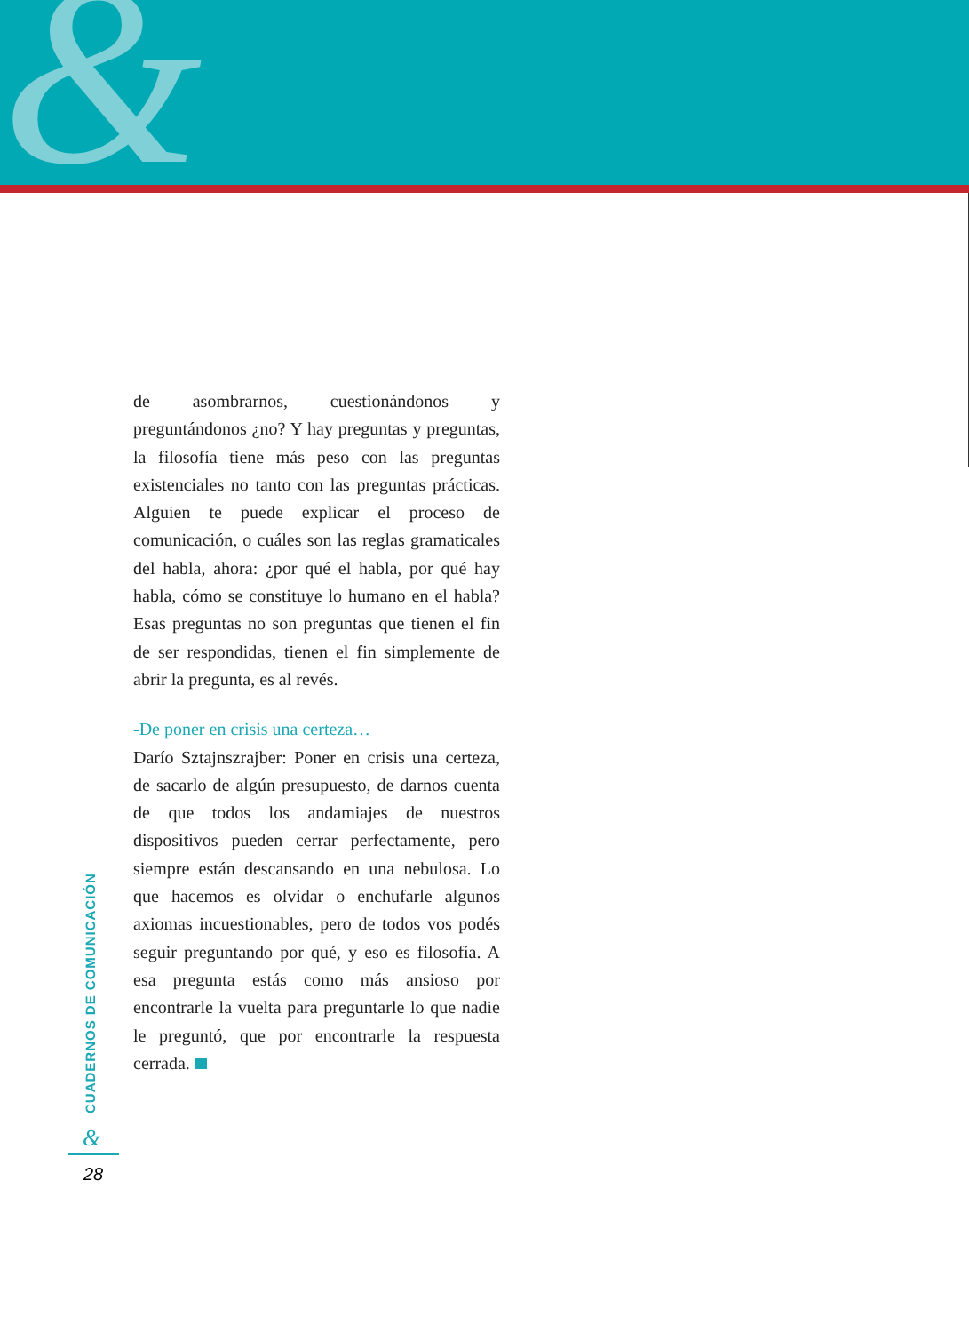&
de asombrarnos, cuestionándonos y preguntándonos ¿no? Y hay preguntas y preguntas, la filosofía tiene más peso con las preguntas existenciales no tanto con las preguntas prácticas. Alguien te puede explicar el proceso de comunicación, o cuáles son las reglas gramaticales del habla, ahora: ¿por qué el habla, por qué hay habla, cómo se constituye lo humano en el habla? Esas preguntas no son preguntas que tienen el fin de ser respondidas, tienen el fin simplemente de abrir la pregunta, es al revés.
-De poner en crisis una certeza…
Darío Sztajnszrajber: Poner en crisis una certeza, de sacarlo de algún presupuesto, de darnos cuenta de que todos los andamiajes de nuestros dispositivos pueden cerrar perfectamente, pero siempre están descansando en una nebulosa. Lo que hacemos es olvidar o enchufarle algunos axiomas incuestionables, pero de todos vos podés seguir preguntando por qué, y eso es filosofía. A esa pregunta estás como más ansioso por encontrarle la vuelta para preguntarle lo que nadie le preguntó, que por encontrarle la respuesta cerrada.
CUADERNOS DE COMUNICACIÓN
&
28